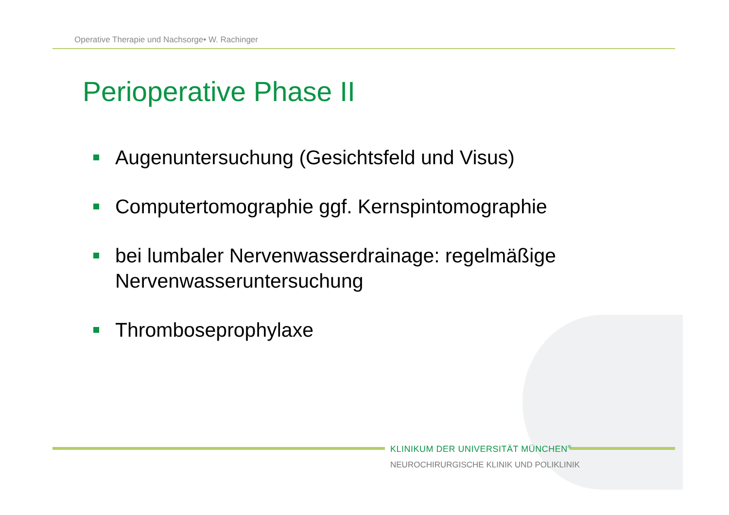Operative Therapie und Nachsorge• W. Rachinger
Perioperative Phase II
Augenuntersuchung (Gesichtsfeld und Visus)
Computertomographie ggf. Kernspintomographie
bei lumbaler Nervenwasserdrainage: regelmäßige Nervenwasseruntersuchung
Thromboseprophylaxe
KLINIKUM DER UNIVERSITÄT MÜNCHEN<sup>®</sup>
NEUROCHIRURGISCHE KLINIK UND POLIKLINIK